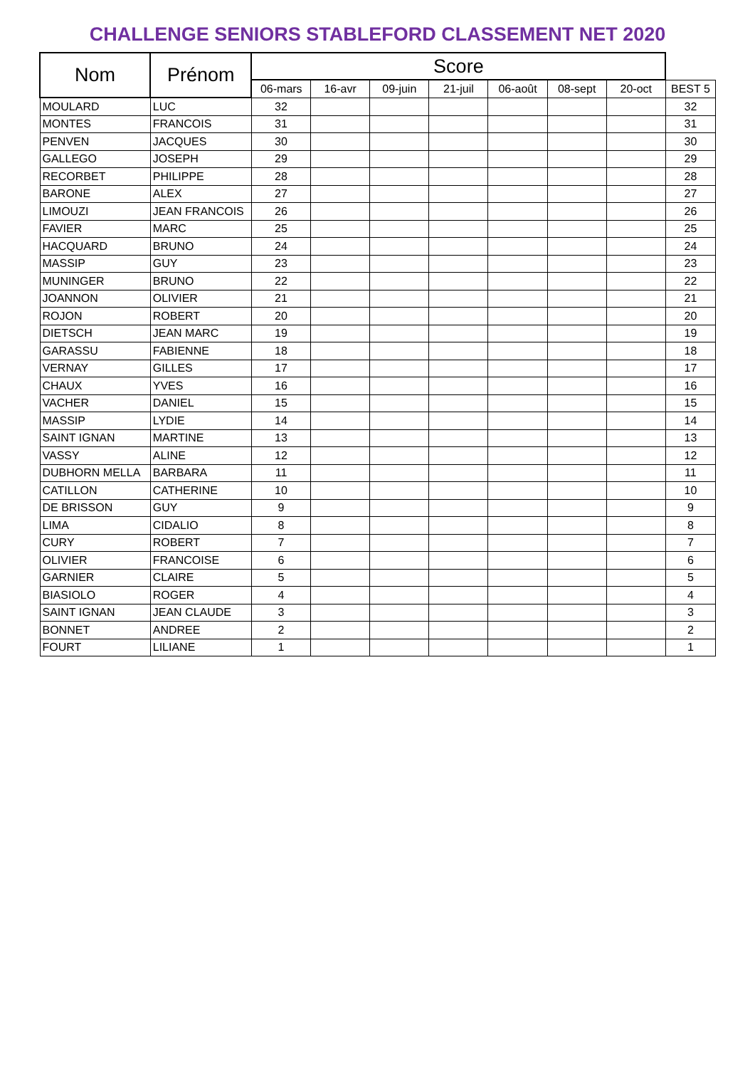CHALLENGE SENIORS STABLEFORD CLASSEMENT NET 2020
| Nom | Prénom | Score | | | | | | | |
| --- | --- | --- | --- | --- | --- | --- | --- | --- | --- |
| | | 06-mars | 16-avr | 09-juin | 21-juil | 06-août | 08-sept | 20-oct | BEST 5 |
| MOULARD | LUC | 32 | | | | | | | 32 |
| MONTES | FRANCOIS | 31 | | | | | | | 31 |
| PENVEN | JACQUES | 30 | | | | | | | 30 |
| GALLEGO | JOSEPH | 29 | | | | | | | 29 |
| RECORBET | PHILIPPE | 28 | | | | | | | 28 |
| BARONE | ALEX | 27 | | | | | | | 27 |
| LIMOUZI | JEAN FRANCOIS | 26 | | | | | | | 26 |
| FAVIER | MARC | 25 | | | | | | | 25 |
| HACQUARD | BRUNO | 24 | | | | | | | 24 |
| MASSIP | GUY | 23 | | | | | | | 23 |
| MUNINGER | BRUNO | 22 | | | | | | | 22 |
| JOANNON | OLIVIER | 21 | | | | | | | 21 |
| ROJON | ROBERT | 20 | | | | | | | 20 |
| DIETSCH | JEAN MARC | 19 | | | | | | | 19 |
| GARASSU | FABIENNE | 18 | | | | | | | 18 |
| VERNAY | GILLES | 17 | | | | | | | 17 |
| CHAUX | YVES | 16 | | | | | | | 16 |
| VACHER | DANIEL | 15 | | | | | | | 15 |
| MASSIP | LYDIE | 14 | | | | | | | 14 |
| SAINT IGNAN | MARTINE | 13 | | | | | | | 13 |
| VASSY | ALINE | 12 | | | | | | | 12 |
| DUBHORN MELLA | BARBARA | 11 | | | | | | | 11 |
| CATILLON | CATHERINE | 10 | | | | | | | 10 |
| DE BRISSON | GUY | 9 | | | | | | | 9 |
| LIMA | CIDALIO | 8 | | | | | | | 8 |
| CURY | ROBERT | 7 | | | | | | | 7 |
| OLIVIER | FRANCOISE | 6 | | | | | | | 6 |
| GARNIER | CLAIRE | 5 | | | | | | | 5 |
| BIASIOLO | ROGER | 4 | | | | | | | 4 |
| SAINT IGNAN | JEAN CLAUDE | 3 | | | | | | | 3 |
| BONNET | ANDREE | 2 | | | | | | | 2 |
| FOURT | LILIANE | 1 | | | | | | | 1 |